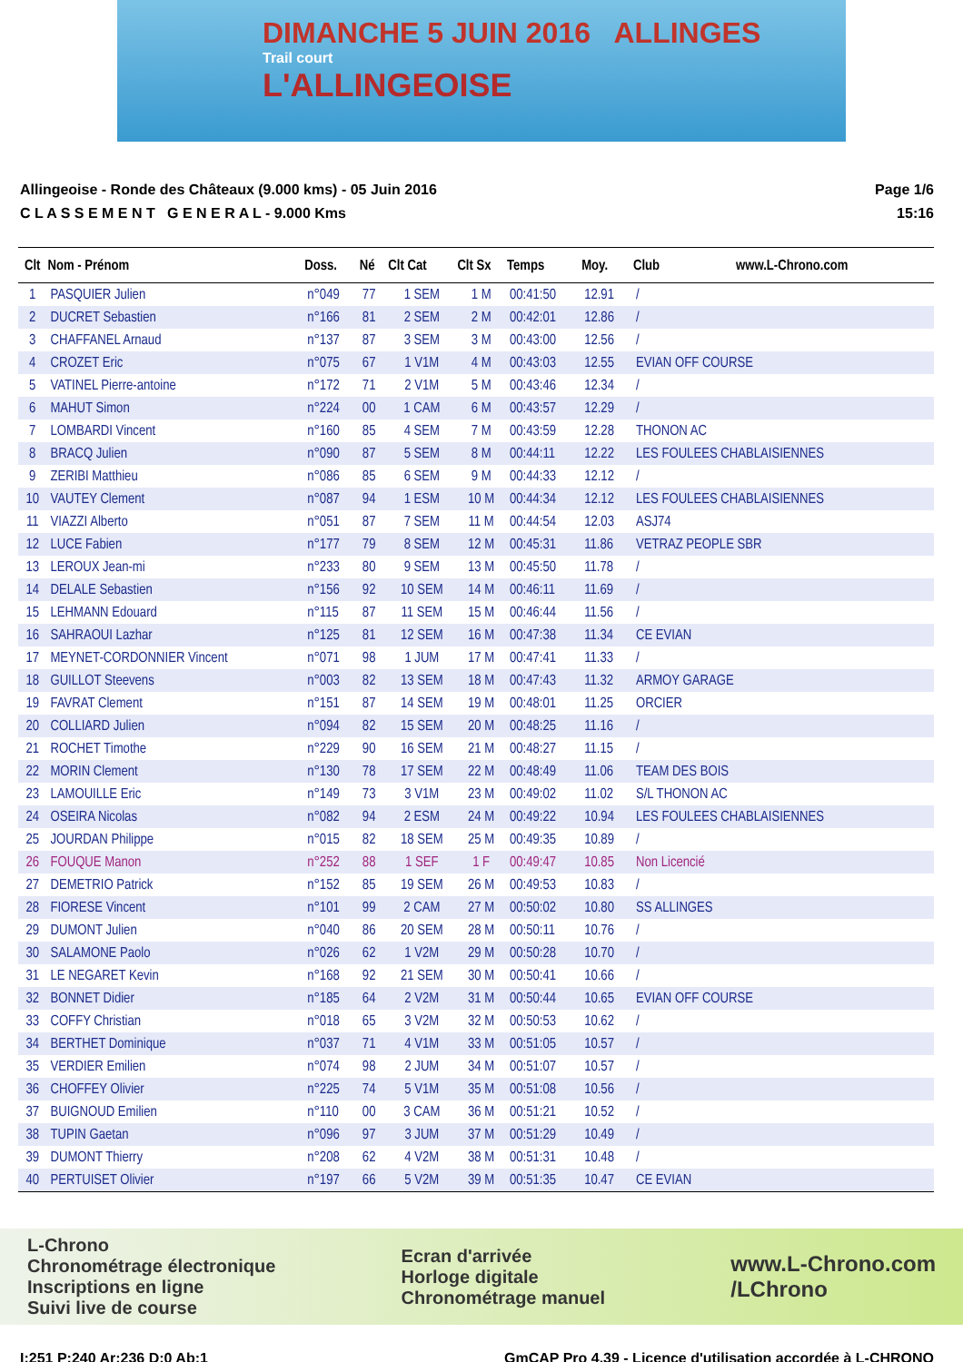DIMANCHE 5 JUIN 2016 ALLINGES
Trail court
L'ALLINGEOISE
Allingeoise - Ronde des Châteaux (9.000 kms) - 05 Juin 2016
C L A S S E M E N T G E N E R A L - 9.000 Kms
Page 1/6
15:16
| Clt | Nom - Prénom | Doss. | Né | Clt Cat | Clt Sx | Temps | Moy. | Club www.L-Chrono.com |
| --- | --- | --- | --- | --- | --- | --- | --- | --- |
| 1 | PASQUIER Julien | n°049 | 77 | 1 SEM | 1 M | 00:41:50 | 12.91 | / |
| 2 | DUCRET Sebastien | n°166 | 81 | 2 SEM | 2 M | 00:42:01 | 12.86 | / |
| 3 | CHAFFANEL Arnaud | n°137 | 87 | 3 SEM | 3 M | 00:43:00 | 12.56 | / |
| 4 | CROZET Eric | n°075 | 67 | 1 V1M | 4 M | 00:43:03 | 12.55 | EVIAN OFF COURSE |
| 5 | VATINEL Pierre-antoine | n°172 | 71 | 2 V1M | 5 M | 00:43:46 | 12.34 | / |
| 6 | MAHUT Simon | n°224 | 00 | 1 CAM | 6 M | 00:43:57 | 12.29 | / |
| 7 | LOMBARDI Vincent | n°160 | 85 | 4 SEM | 7 M | 00:43:59 | 12.28 | THONON AC |
| 8 | BRACQ Julien | n°090 | 87 | 5 SEM | 8 M | 00:44:11 | 12.22 | LES FOULEES CHABLAISIENNES |
| 9 | ZERIBI Matthieu | n°086 | 85 | 6 SEM | 9 M | 00:44:33 | 12.12 | / |
| 10 | VAUTEY Clement | n°087 | 94 | 1 ESM | 10 M | 00:44:34 | 12.12 | LES FOULEES CHABLAISIENNES |
| 11 | VIAZZI Alberto | n°051 | 87 | 7 SEM | 11 M | 00:44:54 | 12.03 | ASJ74 |
| 12 | LUCE Fabien | n°177 | 79 | 8 SEM | 12 M | 00:45:31 | 11.86 | VETRAZ PEOPLE SBR |
| 13 | LEROUX Jean-mi | n°233 | 80 | 9 SEM | 13 M | 00:45:50 | 11.78 | / |
| 14 | DELALE Sebastien | n°156 | 92 | 10 SEM | 14 M | 00:46:11 | 11.69 | / |
| 15 | LEHMANN Edouard | n°115 | 87 | 11 SEM | 15 M | 00:46:44 | 11.56 | / |
| 16 | SAHRAOUI Lazhar | n°125 | 81 | 12 SEM | 16 M | 00:47:38 | 11.34 | CE EVIAN |
| 17 | MEYNET-CORDONNIER Vincent | n°071 | 98 | 1 JUM | 17 M | 00:47:41 | 11.33 | / |
| 18 | GUILLOT Steevens | n°003 | 82 | 13 SEM | 18 M | 00:47:43 | 11.32 | ARMOY GARAGE |
| 19 | FAVRAT Clement | n°151 | 87 | 14 SEM | 19 M | 00:48:01 | 11.25 | ORCIER |
| 20 | COLLIARD Julien | n°094 | 82 | 15 SEM | 20 M | 00:48:25 | 11.16 | / |
| 21 | ROCHET Timothe | n°229 | 90 | 16 SEM | 21 M | 00:48:27 | 11.15 | / |
| 22 | MORIN Clement | n°130 | 78 | 17 SEM | 22 M | 00:48:49 | 11.06 | TEAM DES BOIS |
| 23 | LAMOUILLE Eric | n°149 | 73 | 3 V1M | 23 M | 00:49:02 | 11.02 | S/L THONON AC |
| 24 | OSEIRA Nicolas | n°082 | 94 | 2 ESM | 24 M | 00:49:22 | 10.94 | LES FOULEES CHABLAISIENNES |
| 25 | JOURDAN Philippe | n°015 | 82 | 18 SEM | 25 M | 00:49:35 | 10.89 | / |
| 26 | FOUQUE Manon | n°252 | 88 | 1 SEF | 1 F | 00:49:47 | 10.85 | Non Licencié |
| 27 | DEMETRIO Patrick | n°152 | 85 | 19 SEM | 26 M | 00:49:53 | 10.83 | / |
| 28 | FIORESE Vincent | n°101 | 99 | 2 CAM | 27 M | 00:50:02 | 10.80 | SS ALLINGES |
| 29 | DUMONT Julien | n°040 | 86 | 20 SEM | 28 M | 00:50:11 | 10.76 | / |
| 30 | SALAMONE Paolo | n°026 | 62 | 1 V2M | 29 M | 00:50:28 | 10.70 | / |
| 31 | LE NEGARET Kevin | n°168 | 92 | 21 SEM | 30 M | 00:50:41 | 10.66 | / |
| 32 | BONNET Didier | n°185 | 64 | 2 V2M | 31 M | 00:50:44 | 10.65 | EVIAN OFF COURSE |
| 33 | COFFY Christian | n°018 | 65 | 3 V2M | 32 M | 00:50:53 | 10.62 | / |
| 34 | BERTHET Dominique | n°037 | 71 | 4 V1M | 33 M | 00:51:05 | 10.57 | / |
| 35 | VERDIER Emilien | n°074 | 98 | 2 JUM | 34 M | 00:51:07 | 10.57 | / |
| 36 | CHOFFEY Olivier | n°225 | 74 | 5 V1M | 35 M | 00:51:08 | 10.56 | / |
| 37 | BUIGNOUD Emilien | n°110 | 00 | 3 CAM | 36 M | 00:51:21 | 10.52 | / |
| 38 | TUPIN Gaetan | n°096 | 97 | 3 JUM | 37 M | 00:51:29 | 10.49 | / |
| 39 | DUMONT Thierry | n°208 | 62 | 4 V2M | 38 M | 00:51:31 | 10.48 | / |
| 40 | PERTUISET Olivier | n°197 | 66 | 5 V2M | 39 M | 00:51:35 | 10.47 | CE EVIAN |
L-Chrono
Chronométrage électronique
Inscriptions en ligne
Suivi live de course
Ecran d'arrivée
Horloge digitale
Chronométrage manuel
www.L-Chrono.com
/LChrono
I:251 P:240 Ar:236 D:0 Ab:1 GmCAP Pro 4.39 - Licence d'utilisation accordée à L-CHRONO